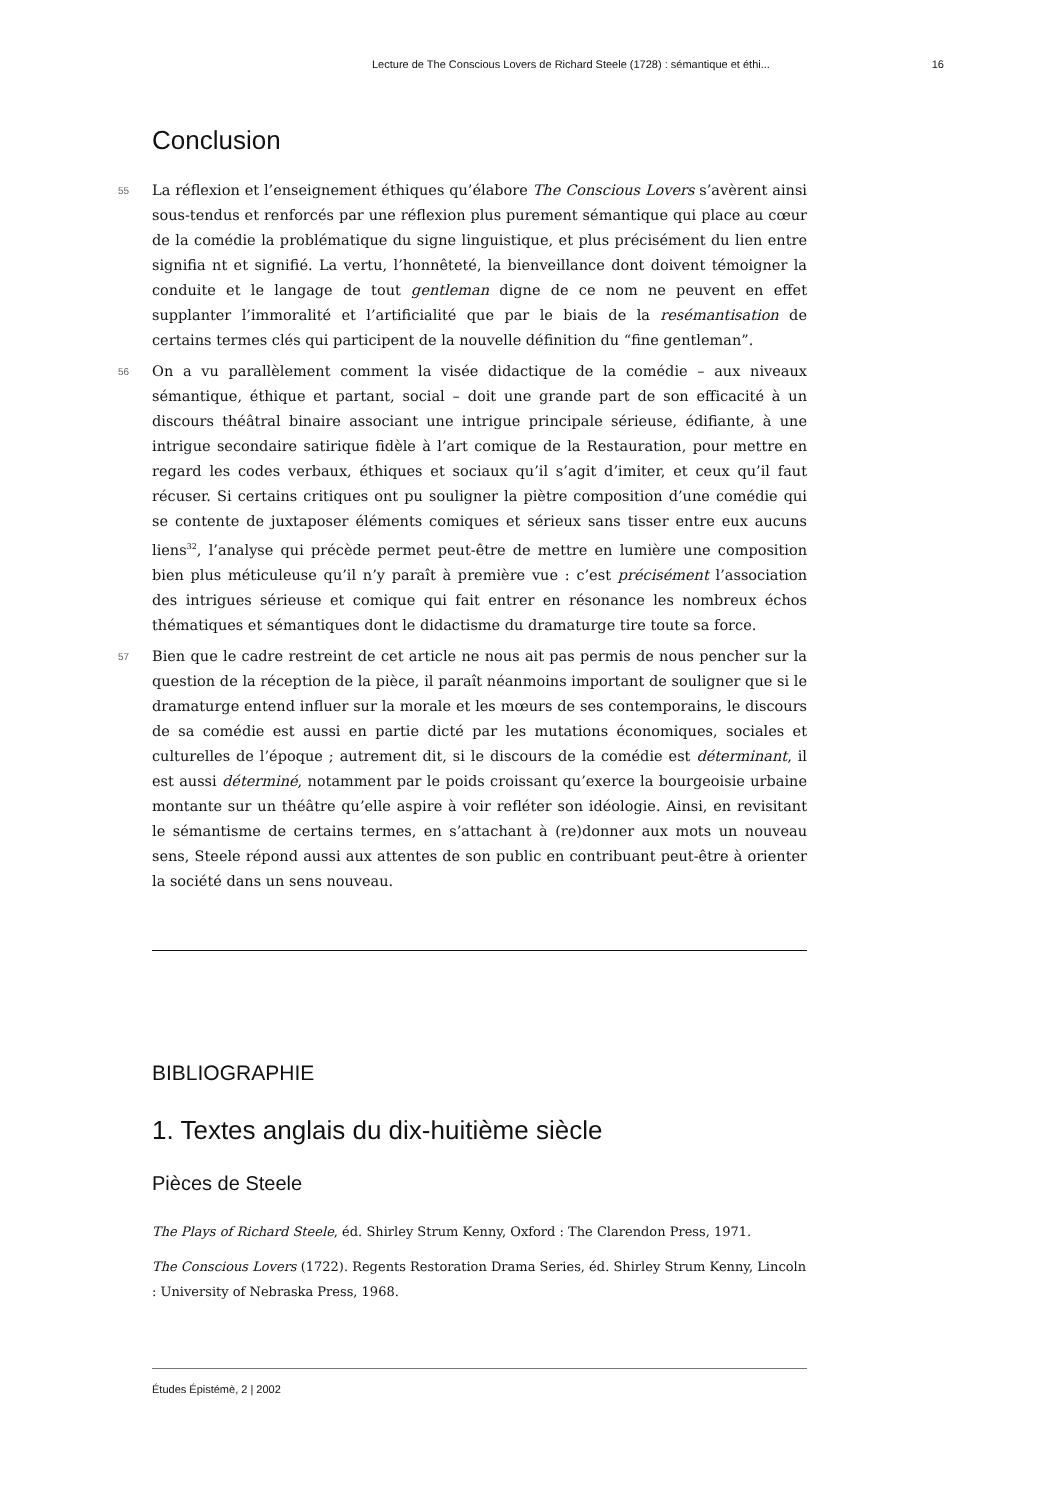Lecture de The Conscious Lovers de Richard Steele (1728) : sémantique et éthi... 16
Conclusion
55 La réflexion et l’enseignement éthiques qu’élabore The Conscious Lovers s’avèrent ainsi sous-tendus et renforcés par une réflexion plus purement sémantique qui place au cœur de la comédie la problématique du signe linguistique, et plus précisément du lien entre signifia nt et signifié. La vertu, l’honnêteté, la bienveillance dont doivent témoigner la conduite et le langage de tout gentleman digne de ce nom ne peuvent en effet supplanter l’immoralité et l’artificialité que par le biais de la resémantisation de certains termes clés qui participent de la nouvelle définition du “fine gentleman”.
56 On a vu parallèlement comment la visée didactique de la comédie – aux niveaux sémantique, éthique et partant, social – doit une grande part de son efficacité à un discours théâtral binaire associant une intrigue principale sérieuse, édifiante, à une intrigue secondaire satirique fidèle à l’art comique de la Restauration, pour mettre en regard les codes verbaux, éthiques et sociaux qu’il s’agit d’imiter, et ceux qu’il faut récuser. Si certains critiques ont pu souligner la piètre composition d’une comédie qui se contente de juxtaposer éléments comiques et sérieux sans tisser entre eux aucuns liens<sup>32</sup>, l’analyse qui précède permet peut-être de mettre en lumière une composition bien plus méticuleuse qu’il n’y paraît à première vue : c’est précisément l’association des intrigues sérieuse et comique qui fait entrer en résonance les nombreux échos thématiques et sémantiques dont le didactisme du dramaturge tire toute sa force.
57 Bien que le cadre restreint de cet article ne nous ait pas permis de nous pencher sur la question de la réception de la pièce, il paraît néanmoins important de souligner que si le dramaturge entend influer sur la morale et les mœurs de ses contemporains, le discours de sa comédie est aussi en partie dicté par les mutations économiques, sociales et culturelles de l’époque ; autrement dit, si le discours de la comédie est déterminant, il est aussi déterminé, notamment par le poids croissant qu’exerce la bourgeoisie urbaine montante sur un théâtre qu’elle aspire à voir refléter son idéologie. Ainsi, en revisitant le sémantisme de certains termes, en s’attachant à (re)donner aux mots un nouveau sens, Steele répond aussi aux attentes de son public en contribuant peut-être à orienter la société dans un sens nouveau.
BIBLIOGRAPHIE
1. Textes anglais du dix-huitième siècle
Pièces de Steele
The Plays of Richard Steele, éd. Shirley Strum Kenny, Oxford : The Clarendon Press, 1971.
The Conscious Lovers (1722). Regents Restoration Drama Series, éd. Shirley Strum Kenny, Lincoln : University of Nebraska Press, 1968.
Études Épistémè, 2 | 2002